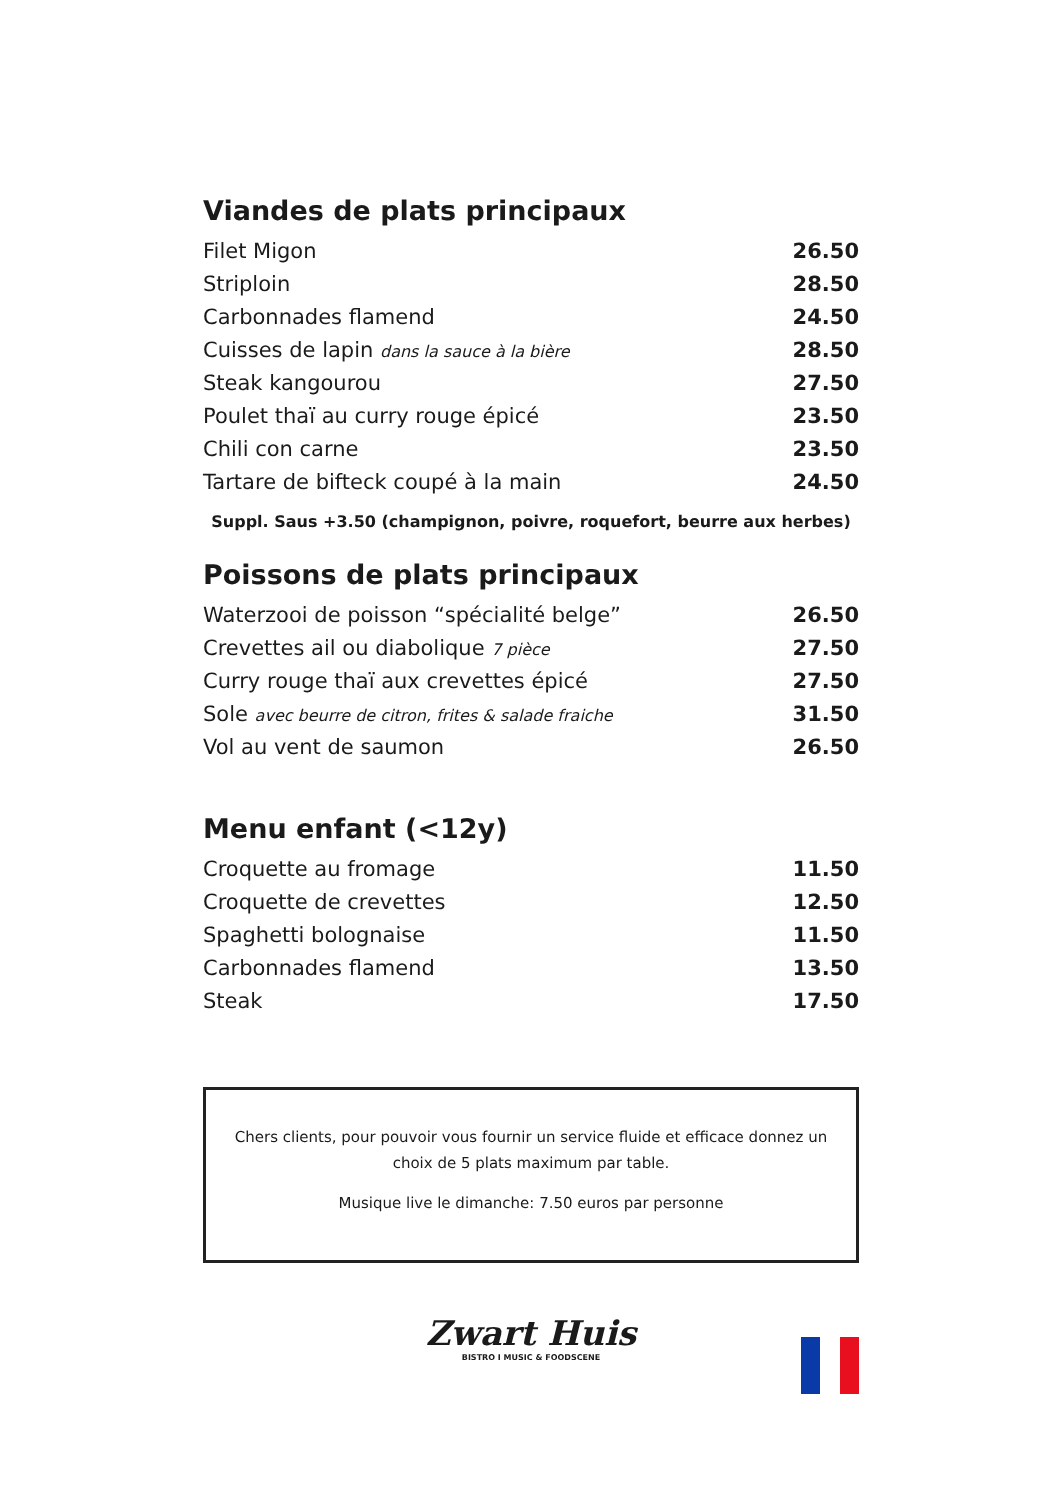Viandes de plats principaux
| Filet Migon | 26.50 |
| Striploin | 28.50 |
| Carbonnades flamend | 24.50 |
| Cuisses de lapin dans la sauce à la bière | 28.50 |
| Steak kangourou | 27.50 |
| Poulet thaï au curry rouge épicé | 23.50 |
| Chili con carne | 23.50 |
| Tartare de bifteck coupé à la main | 24.50 |
Suppl. Saus +3.50 (champignon, poivre, roquefort, beurre aux herbes)
Poissons de plats principaux
| Waterzooi de poisson “spécialité belge” | 26.50 |
| Crevettes ail ou diabolique 7 pièce | 27.50 |
| Curry rouge thaï aux crevettes épicé | 27.50 |
| Sole avec beurre de citron, frites & salade fraiche | 31.50 |
| Vol au vent de saumon | 26.50 |
Menu enfant (<12y)
| Croquette au fromage | 11.50 |
| Croquette de crevettes | 12.50 |
| Spaghetti bolognaise | 11.50 |
| Carbonnades flamend | 13.50 |
| Steak | 17.50 |
Chers clients, pour pouvoir vous fournir un service fluide et efficace donnez un choix de 5 plats maximum par table.
Musique live le dimanche: 7.50 euros par personne
Zwart Huis
BISTRO I MUSIC & FOODSCENE